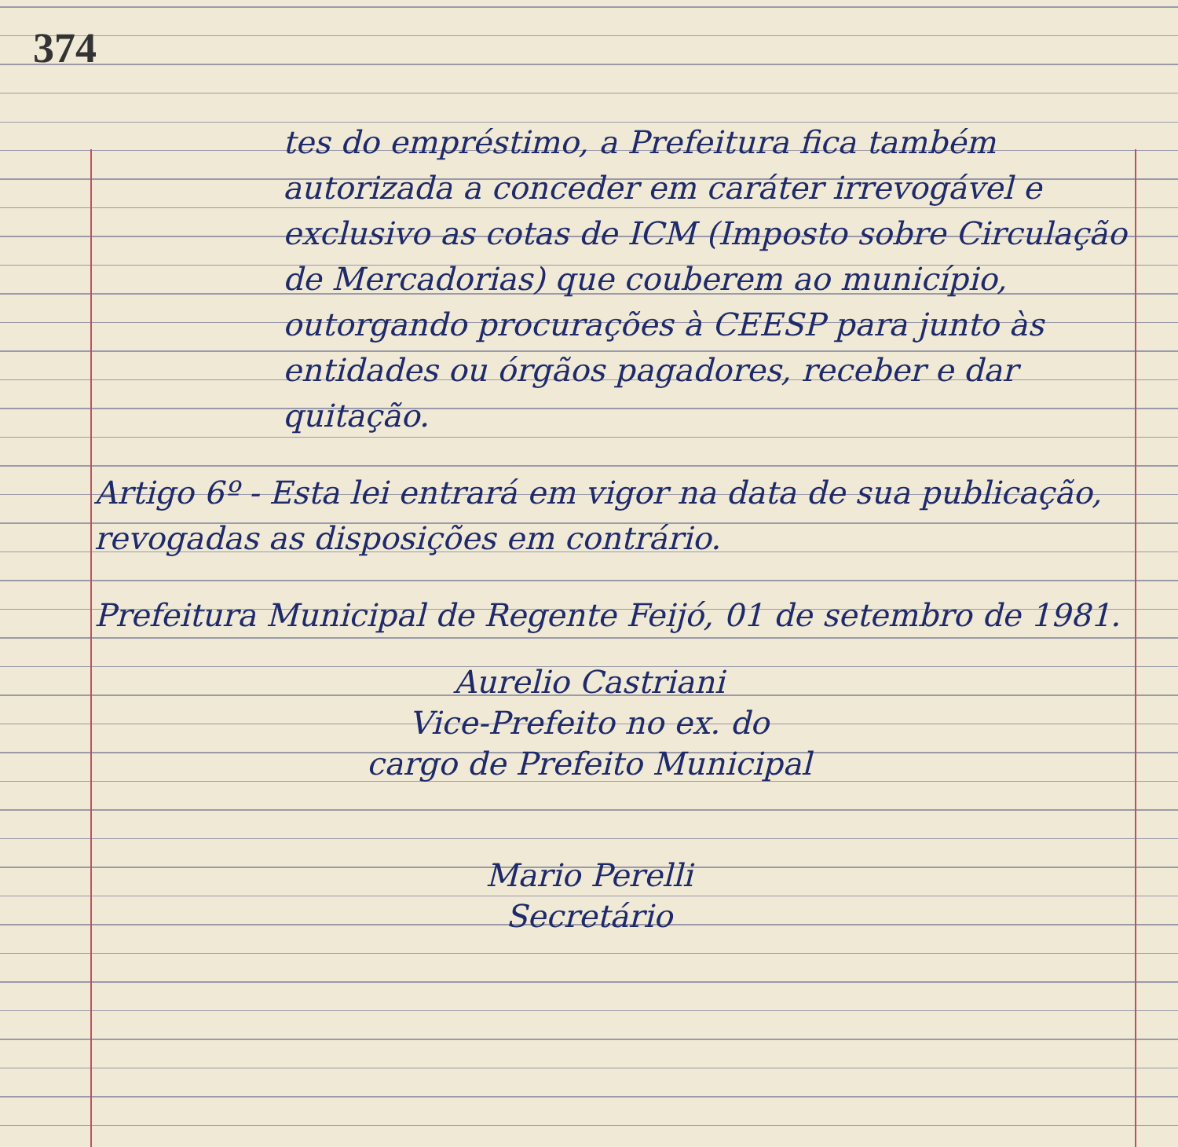374
tes do empréstimo, a Prefeitura fica também autorizada a conceder em caráter irrevogável e exclusivo as cotas de ICM (Imposto sobre Circulação de Mercadorias) que couberem ao município, outorgando procurações à CEESP para junto às entidades ou órgãos pagadores, receber e dar quitação.
Artigo 6º - Esta lei entrará em vigor na data de sua publicação, revogadas as disposições em contrário.
Prefeitura Municipal de Regente Feijó, 01 de setembro de 1981.
Aurelio Castriani
Vice-Prefeito no ex. do
cargo de Prefeito Municipal
Mario Perelli
Secretário